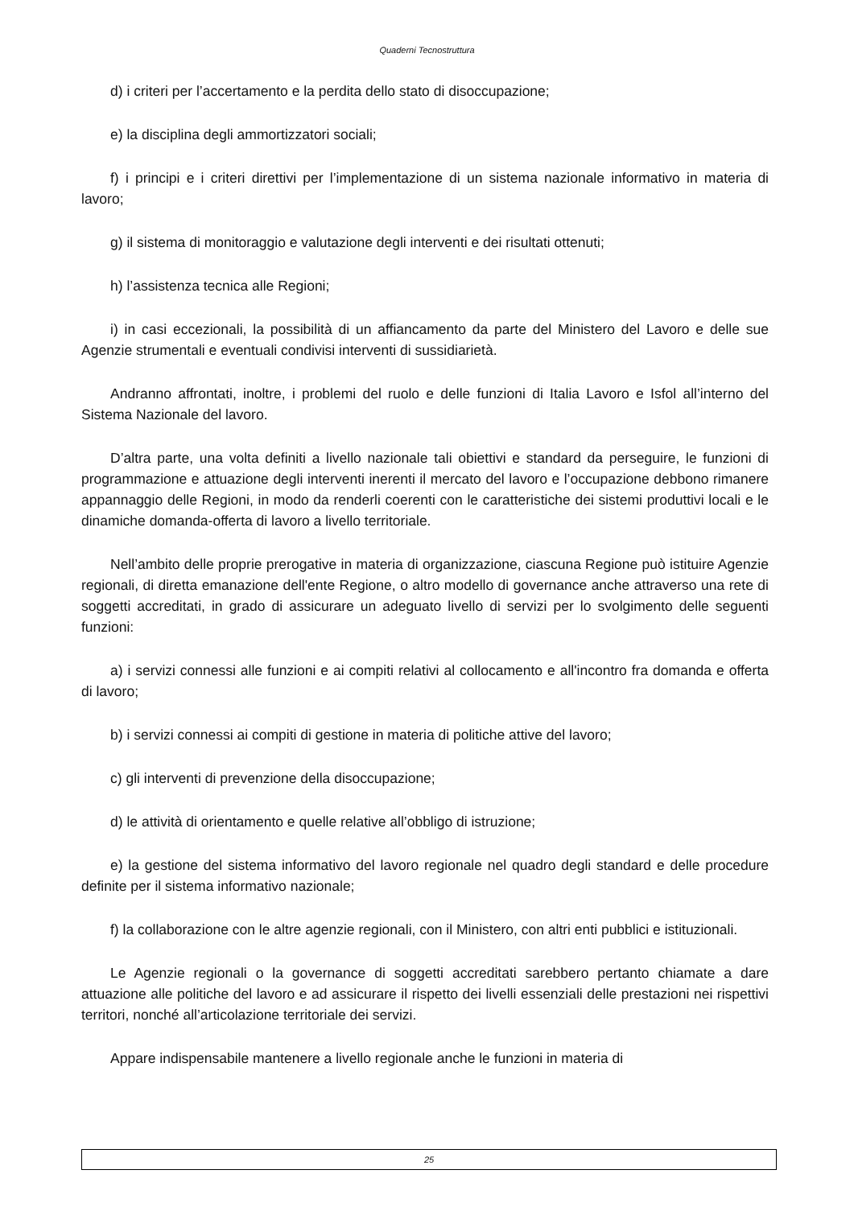Quaderni Tecnostruttura
d) i criteri per l’accertamento e la perdita dello stato di disoccupazione;
e) la disciplina degli ammortizzatori sociali;
f) i principi e i criteri direttivi per l’implementazione di un sistema nazionale informativo in materia di lavoro;
g) il sistema di monitoraggio e valutazione degli interventi e dei risultati ottenuti;
h) l’assistenza tecnica alle Regioni;
i) in casi eccezionali, la possibilità di un affiancamento da parte del Ministero del Lavoro e delle sue Agenzie strumentali e eventuali condivisi interventi di sussidiarietà.
Andranno affrontati, inoltre, i problemi del ruolo e delle funzioni di Italia Lavoro e Isfol all’interno del Sistema Nazionale del lavoro.
D’altra parte, una volta definiti a livello nazionale tali obiettivi e standard da perseguire, le funzioni di programmazione e attuazione degli interventi inerenti il mercato del lavoro e l’occupazione debbono rimanere appannaggio delle Regioni, in modo da renderli coerenti con le caratteristiche dei sistemi produttivi locali e le dinamiche domanda-offerta di lavoro a livello territoriale.
Nell’ambito delle proprie prerogative in materia di organizzazione, ciascuna Regione può istituire Agenzie regionali, di diretta emanazione dell'ente Regione, o altro modello di governance anche attraverso una rete di soggetti accreditati, in grado di assicurare un adeguato livello di servizi per lo svolgimento delle seguenti funzioni:
a) i servizi connessi alle funzioni e ai compiti relativi al collocamento e all'incontro fra domanda e offerta di lavoro;
b) i servizi connessi ai compiti di gestione in materia di politiche attive del lavoro;
c) gli interventi di prevenzione della disoccupazione;
d) le attività di orientamento e quelle relative all’obbligo di istruzione;
e) la gestione del sistema informativo del lavoro regionale nel quadro degli standard e delle procedure definite per il sistema informativo nazionale;
f) la collaborazione con le altre agenzie regionali, con il Ministero, con altri enti pubblici e istituzionali.
Le Agenzie regionali o la governance di soggetti accreditati sarebbero pertanto chiamate a dare attuazione alle politiche del lavoro e ad assicurare il rispetto dei livelli essenziali delle prestazioni nei rispettivi territori, nonché all’articolazione territoriale dei servizi.
Appare indispensabile mantenere a livello regionale anche le funzioni in materia di
25